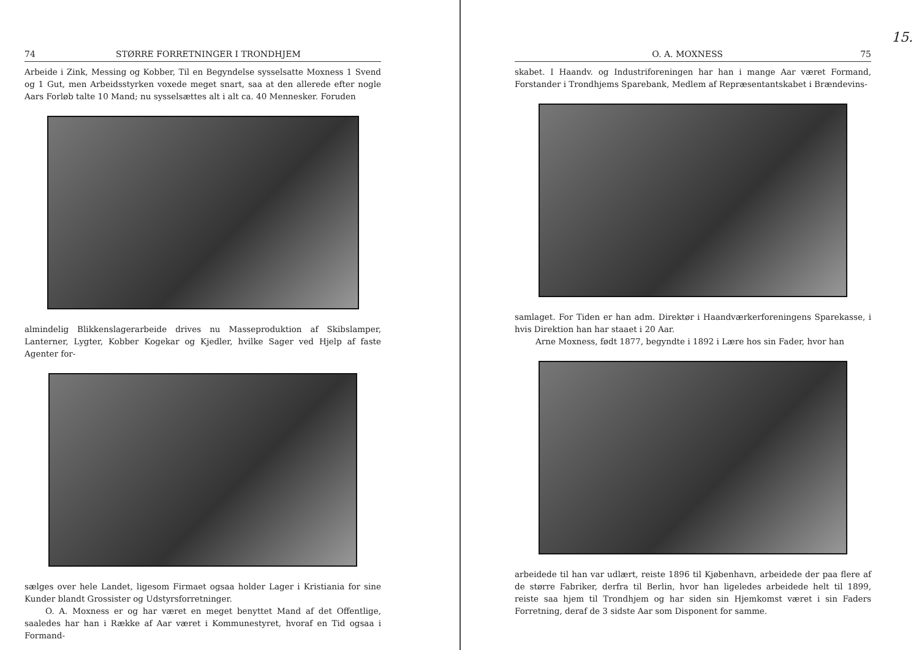74 STØRRE FORRETNINGER I TRONDHJEM
Arbeide i Zink, Messing og Kobber, Til en Begyndelse sysselsatte Moxness 1 Svend og 1 Gut, men Arbeidsstyrken voxede meget snart, saa at den allerede efter nogle Aars Forløb talte 10 Mand; nu sysselsættes alt i alt ca. 40 Mennesker. Foruden
almindelig Blikkenslagerarbeide drives nu Masseproduktion af Skibslamper, Lanterner, Lygter, Kobber Kogekar og Kjedler, hvilke Sager ved Hjelp af faste Agenter for-
sælges over hele Landet, ligesom Firmaet ogsaa holder Lager i Kristiania for sine Kunder blandt Grossister og Udstyrsforretninger.
O. A. Moxness er og har været en meget benyttet Mand af det Offentlige, saaledes har han i Række af Aar været i Kommunestyret, hvoraf en Tid ogsaa i Formand-
15.
O. A. MOXNESS 75
skabet. I Haandv. og Industriforeningen har han i mange Aar været Formand, Forstander i Trondhjems Sparebank, Medlem af Repræsentantskabet i Brændevins-
samlaget. For Tiden er han adm. Direktør i Haandværkerforeningens Sparekasse, i hvis Direktion han har staaet i 20 Aar.
Arne Moxness, født 1877, begyndte i 1892 i Lære hos sin Fader, hvor han
arbeidede til han var udlært, reiste 1896 til Kjøbenhavn, arbeidede der paa flere af de større Fabriker, derfra til Berlin, hvor han ligeledes arbeidede helt til 1899, reiste saa hjem til Trondhjem og har siden sin Hjemkomst været i sin Faders Forretning, deraf de 3 sidste Aar som Disponent for samme.